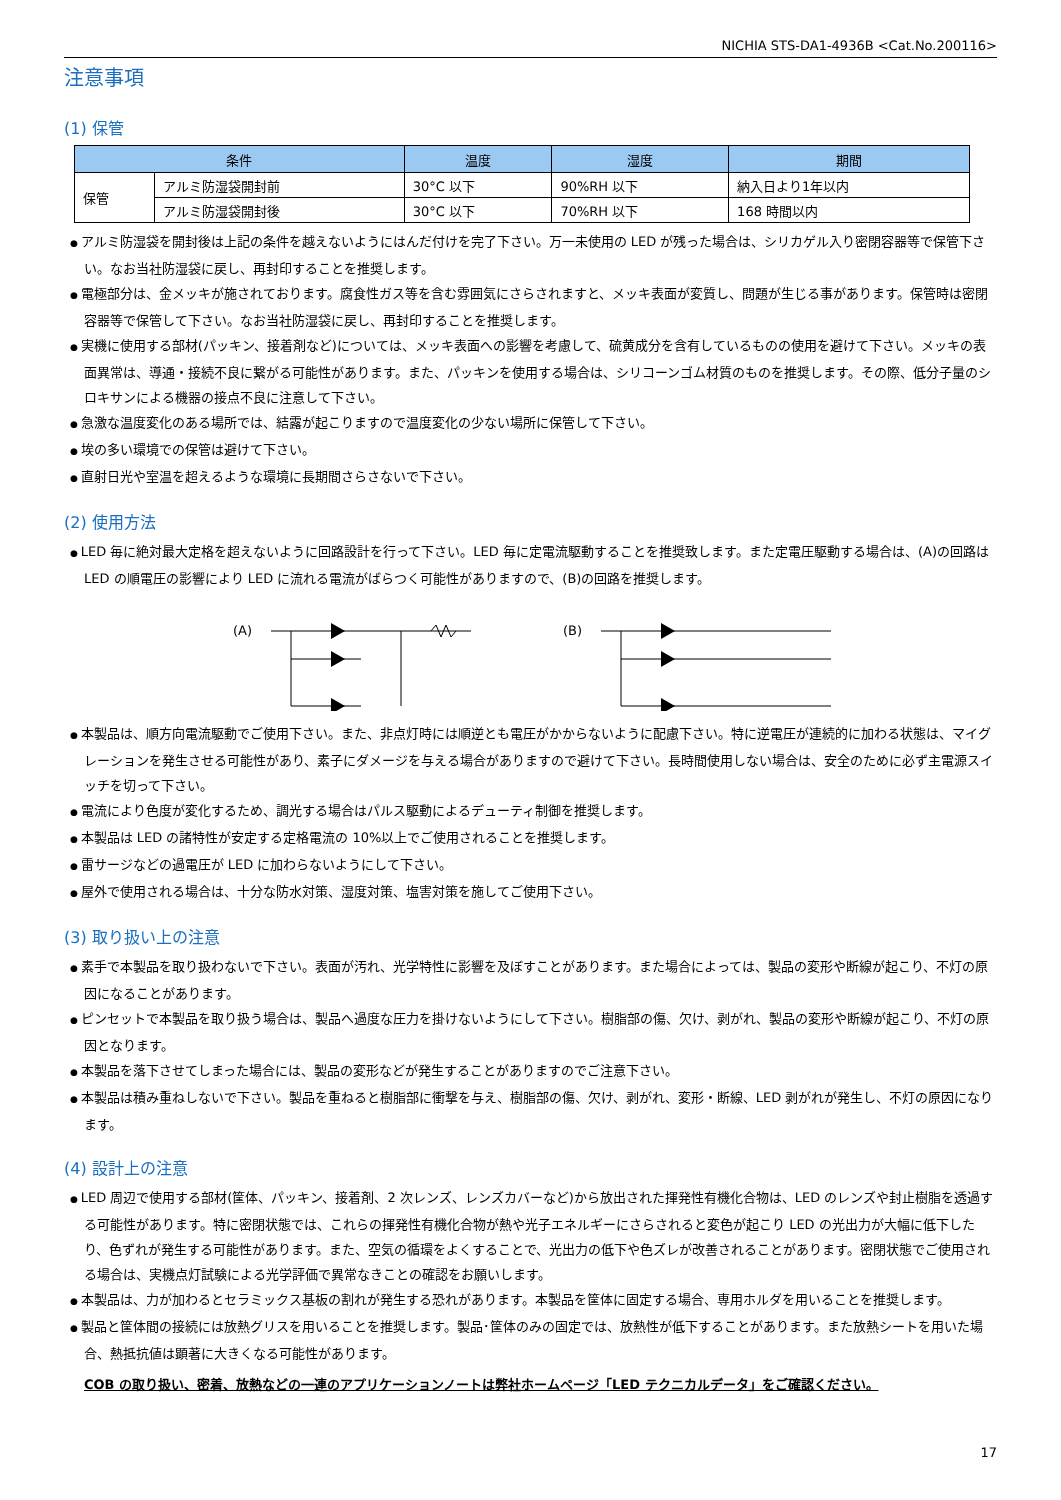NICHIA STS-DA1-4936B <Cat.No.200116>
注意事項
(1) 保管
| 条件 | | 温度 | 湿度 | 期間 |
| --- | --- | --- | --- | --- |
| 保管 | アルミ防湿袋開封前 | 30°C 以下 | 90%RH 以下 | 納入日より1年以内 |
| | アルミ防湿袋開封後 | 30°C 以下 | 70%RH 以下 | 168 時間以内 |
アルミ防湿袋を開封後は上記の条件を越えないようにはんだ付けを完了下さい。万一未使用の LED が残った場合は、シリカゲル入り密閉容器等で保管下さい。なお当社防湿袋に戻し、再封印することを推奨します。
電極部分は、金メッキが施されております。腐食性ガス等を含む雰囲気にさらされますと、メッキ表面が変質し、問題が生じる事があります。保管時は密閉容器等で保管して下さい。なお当社防湿袋に戻し、再封印することを推奨します。
実機に使用する部材(パッキン、接着剤など)については、メッキ表面への影響を考慮して、硫黄成分を含有しているものの使用を避けて下さい。メッキの表面異常は、導通・接続不良に繋がる可能性があります。また、パッキンを使用する場合は、シリコーンゴム材質のものを推奨します。その際、低分子量のシロキサンによる機器の接点不良に注意して下さい。
急激な温度変化のある場所では、結露が起こりますので温度変化の少ない場所に保管して下さい。
埃の多い環境での保管は避けて下さい。
直射日光や室温を超えるような環境に長期間さらさないで下さい。
(2) 使用方法
LED 毎に絶対最大定格を超えないように回路設計を行って下さい。LED 毎に定電流駆動することを推奨致します。また定電圧駆動する場合は、(A)の回路は LED の順電圧の影響により LED に流れる電流がばらつく可能性がありますので、(B)の回路を推奨します。
(A)
(B)
本製品は、順方向電流駆動でご使用下さい。また、非点灯時には順逆とも電圧がかからないように配慮下さい。特に逆電圧が連続的に加わる状態は、マイグレーションを発生させる可能性があり、素子にダメージを与える場合がありますので避けて下さい。長時間使用しない場合は、安全のために必ず主電源スイッチを切って下さい。
電流により色度が変化するため、調光する場合はパルス駆動によるデューティ制御を推奨します。
本製品は LED の諸特性が安定する定格電流の 10%以上でご使用されることを推奨します。
雷サージなどの過電圧が LED に加わらないようにして下さい。
屋外で使用される場合は、十分な防水対策、湿度対策、塩害対策を施してご使用下さい。
(3) 取り扱い上の注意
素手で本製品を取り扱わないで下さい。表面が汚れ、光学特性に影響を及ぼすことがあります。また場合によっては、製品の変形や断線が起こり、不灯の原因になることがあります。
ピンセットで本製品を取り扱う場合は、製品へ過度な圧力を掛けないようにして下さい。樹脂部の傷、欠け、剥がれ、製品の変形や断線が起こり、不灯の原因となります。
本製品を落下させてしまった場合には、製品の変形などが発生することがありますのでご注意下さい。
本製品は積み重ねしないで下さい。製品を重ねると樹脂部に衝撃を与え、樹脂部の傷、欠け、剥がれ、変形・断線、LED 剥がれが発生し、不灯の原因になります。
(4) 設計上の注意
LED 周辺で使用する部材(筐体、パッキン、接着剤、2 次レンズ、レンズカバーなど)から放出された揮発性有機化合物は、LED のレンズや封止樹脂を透過する可能性があります。特に密閉状態では、これらの揮発性有機化合物が熱や光子エネルギーにさらされると変色が起こり LED の光出力が大幅に低下したり、色ずれが発生する可能性があります。また、空気の循環をよくすることで、光出力の低下や色ズレが改善されることがあります。密閉状態でご使用される場合は、実機点灯試験による光学評価で異常なきことの確認をお願いします。
本製品は、力が加わるとセラミックス基板の割れが発生する恐れがあります。本製品を筐体に固定する場合、専用ホルダを用いることを推奨します。
製品と筐体間の接続には放熱グリスを用いることを推奨します。製品･筐体のみの固定では、放熱性が低下することがあります。また放熱シートを用いた場合、熱抵抗値は顕著に大きくなる可能性があります。
COB の取り扱い、密着、放熱などの一連のアプリケーションノートは弊社ホームページ「LED テクニカルデータ」をご確認ください。
17